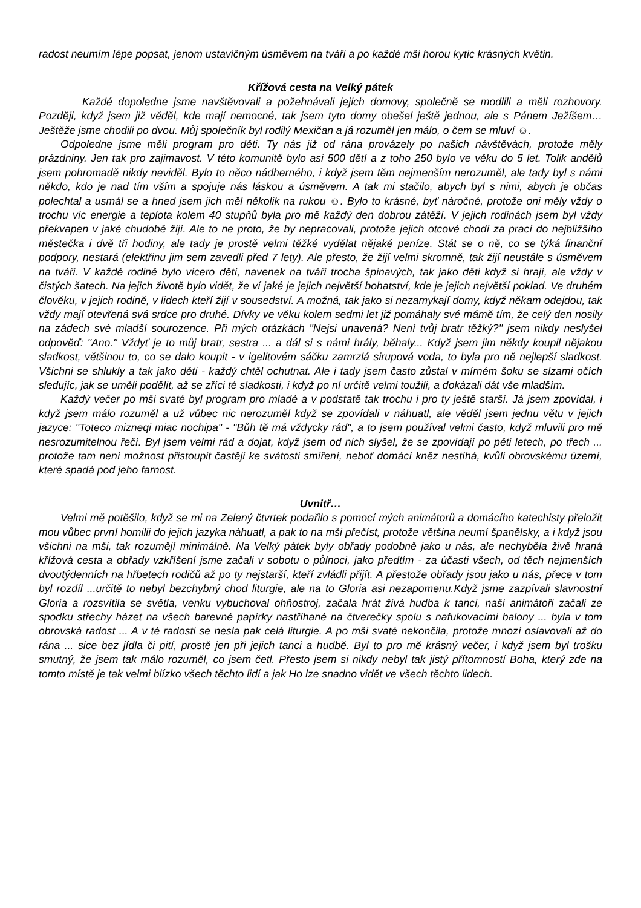radost neumím lépe popsat, jenom ustavičným úsměvem na tváři a po každé mši horou kytic krásných květin.
Křížová cesta na Velký pátek
Každé dopoledne jsme navštěvovali a požehnávali jejich domovy, společně se modlili a měli rozhovory. Později, když jsem již věděl, kde mají nemocné, tak jsem tyto domy obešel ještě jednou, ale s Pánem Ježíšem…Ještěže jsme chodili po dvou. Můj společník byl rodilý Mexičan a já rozuměl jen málo, o čem se mluví ☺.
Odpoledne jsme měli program pro děti. Ty nás již od rána provázely po našich návštěvách, protože měly prázdniny. Jen tak pro zajimavost. V této komunitě bylo asi 500 dětí a z toho 250 bylo ve věku do 5 let. Tolik andělů jsem pohromadě nikdy neviděl. Bylo to něco nádherného, i když jsem těm nejmenším nerozuměl, ale tady byl s námi někdo, kdo je nad tím vším a spojuje nás láskou a úsměvem. A tak mi stačilo, abych byl s nimi, abych je občas polechtal a usmál se a hned jsem jich měl několik na rukou ☺. Bylo to krásné, byť náročné, protože oni měly vždy o trochu víc energie a teplota kolem 40 stupňů byla pro mě každý den dobrou zátěží. V jejich rodinách jsem byl vždy překvapen v jaké chudobě žijí. Ale to ne proto, že by nepracovali, protože jejich otcové chodí za prací do nejbližšího městečka i dvě tři hodiny, ale tady je prostě velmi těžké vydělat nějaké peníze. Stát se o ně, co se týká finanční podpory, nestará (elektřinu jim sem zavedli před 7 lety). Ale přesto, že žijí velmi skromně, tak žijí neustále s úsměvem na tváři. V každé rodině bylo vícero dětí, navenek na tváři trocha špinavých, tak jako děti když si hrají, ale vždy v čistých šatech. Na jejich životě bylo vidět, že ví jaké je jejich největší bohatství, kde je jejich největší poklad. Ve druhém člověku, v jejich rodině, v lidech kteří žijí v sousedství. A možná, tak jako si nezamykají domy, když někam odejdou, tak vždy mají otevřená svá srdce pro druhé. Dívky ve věku kolem sedmi let již pomáhaly své mámě tím, že celý den nosily na zádech své mladší sourozence. Při mých otázkách "Nejsi unavená? Není tvůj bratr těžký?" jsem nikdy neslyšel odpověď: "Ano." Vždyť je to můj bratr, sestra ... a dál si s námi hrály, běhaly... Když jsem jim někdy koupil nějakou sladkost, většinou to, co se dalo koupit - v igelitovém sáčku zamrzlá sirupová voda, to byla pro ně nejlepší sladkost. Všichni se shlukly a tak jako děti - každý chtěl ochutnat. Ale i tady jsem často zůstal v mírném šoku se slzami očích sledujíc, jak se uměli podělit, až se zříci té sladkosti, i když po ní určitě velmi toužili, a dokázali dát vše mladším.
Každý večer po mši svaté byl program pro mladé a v podstatě tak trochu i pro ty ještě starší. Já jsem zpovídal, i když jsem málo rozuměl a už vůbec nic nerozuměl když se zpovídali v náhuatl, ale věděl jsem jednu větu v jejich jazyce: "Toteco mizneqi miac nochipa" - "Bůh tě má vždycky rád", a to jsem používal velmi často, když mluvili pro mě nesrozumitelnou řečí. Byl jsem velmi rád a dojat, když jsem od nich slyšel, že se zpovídají po pěti letech, po třech ... protože tam není možnost přistoupit častěji ke svátosti smíření, neboť domácí kněz nestíhá, kvůli obrovskému území, které spadá pod jeho farnost.
Uvnitř…
Velmi mě potěšilo, když se mi na Zelený čtvrtek podařilo s pomocí mých animátorů a domácího katechisty přeložit mou vůbec první homilii do jejich jazyka náhuatl, a pak to na mši přečíst, protože většina neumí španělsky, a i když jsou všichni na mši, tak rozumějí minimálně. Na Velký pátek byly obřady podobně jako u nás, ale nechyběla živě hraná křížová cesta a obřady vzkříšení jsme začali v sobotu o půlnoci, jako předtím - za účasti všech, od těch nejmenších dvoutýdenních na hřbetech rodičů až po ty nejstarší, kteří zvládli přijít. A přestože obřady jsou jako u nás, přece v tom byl rozdíl ...určitě to nebyl bezchybný chod liturgie, ale na to Gloria asi nezapomenu.Když jsme zazpívali slavnostní Gloria a rozsvítila se světla, venku vybuchoval ohňostroj, začala hrát živá hudba k tanci, naši animátoři začali ze spodku střechy házet na všech barevné papírky nastříhané na čtverečky spolu s nafukovacími balony ... byla v tom obrovská radost ... A v té radosti se nesla pak celá liturgie. A po mši svaté nekončila, protože mnozí oslavovali až do rána ... sice bez jídla či pití, prostě jen při jejich tanci a hudbě. Byl to pro mě krásný večer, i když jsem byl trošku smutný, že jsem tak málo rozuměl, co jsem četl. Přesto jsem si nikdy nebyl tak jistý přítomností Boha, který zde na tomto místě je tak velmi blízko všech těchto lidí a jak Ho lze snadno vidět ve všech těchto lidech.